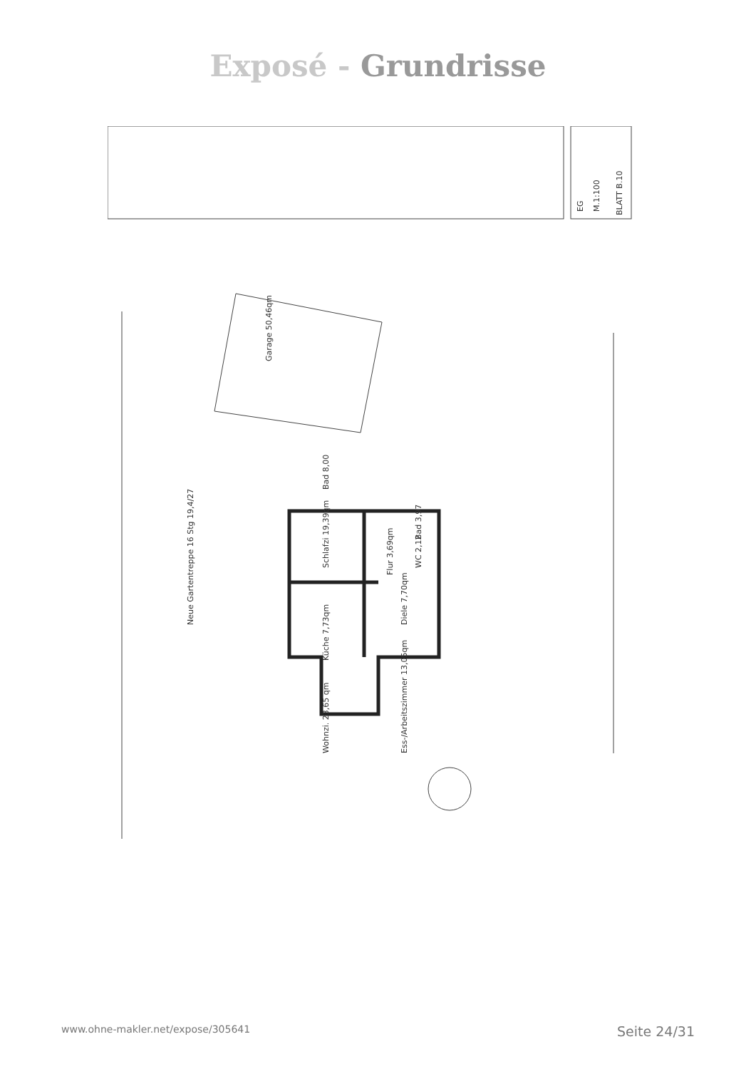Exposé - Grundrisse
EG
M.1:100
BLATT B.10
Garage 50,46qm
Schlafzi 19,39qm
Küche 7,73qm
Wohnzi. 23,65 qm
Ess-/Arbeitszimmer 13,05qm
Diele 7,70qm
Flur 3,69qm
WC 2,12
Bad 3,97
Bad 8,00
Neue Gartentreppe 16 Stg 19,4/27
www.ohne-makler.net/expose/305641 Seite 24/31